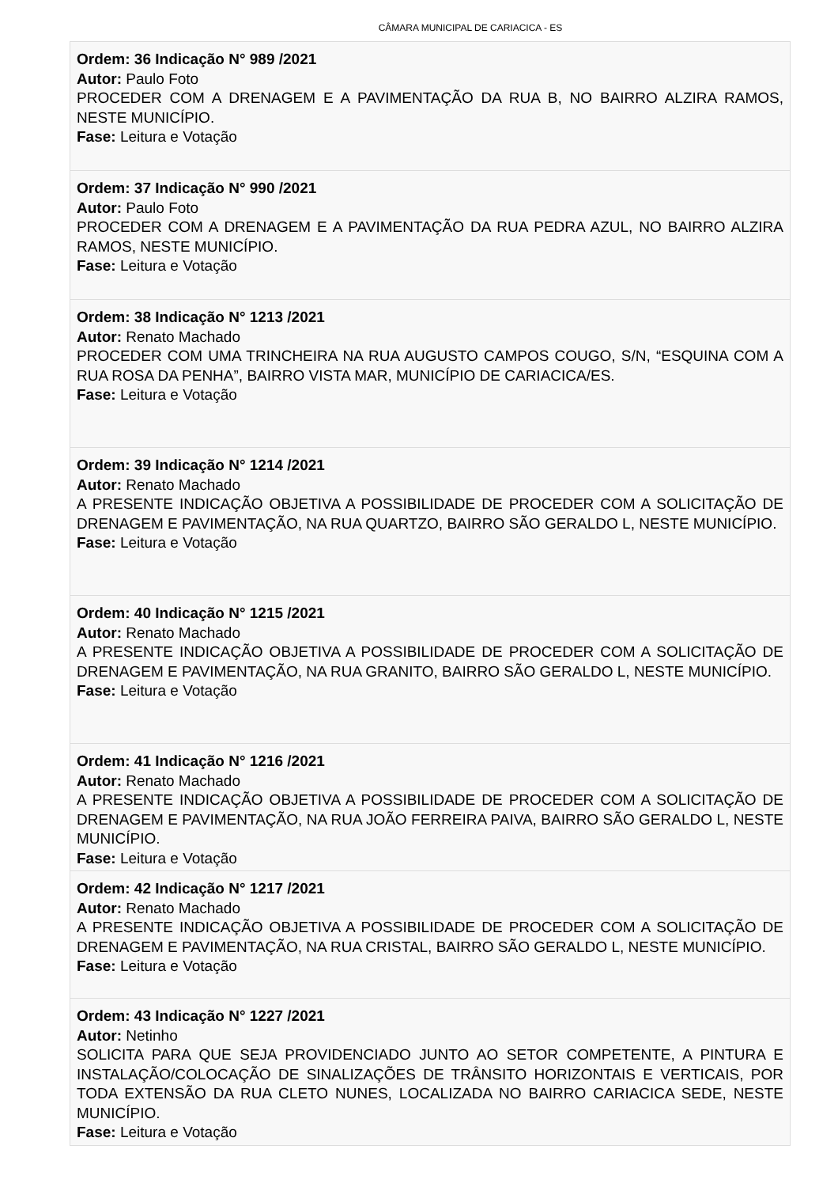CÂMARA MUNICIPAL DE CARIACICA - ES
Ordem: 36 Indicação N° 989 /2021
Autor: Paulo Foto
PROCEDER COM A DRENAGEM E A PAVIMENTAÇÃO DA RUA B, NO BAIRRO ALZIRA RAMOS, NESTE MUNICÍPIO.
Fase: Leitura e Votação
Ordem: 37 Indicação N° 990 /2021
Autor: Paulo Foto
PROCEDER COM A DRENAGEM E A PAVIMENTAÇÃO DA RUA PEDRA AZUL, NO BAIRRO ALZIRA RAMOS, NESTE MUNICÍPIO.
Fase: Leitura e Votação
Ordem: 38 Indicação N° 1213 /2021
Autor: Renato Machado
PROCEDER COM UMA TRINCHEIRA NA RUA AUGUSTO CAMPOS COUGO, S/N, “ESQUINA COM A RUA ROSA DA PENHA”, BAIRRO VISTA MAR, MUNICÍPIO DE CARIACICA/ES.
Fase: Leitura e Votação
Ordem: 39 Indicação N° 1214 /2021
Autor: Renato Machado
A PRESENTE INDICAÇÃO OBJETIVA A POSSIBILIDADE DE PROCEDER COM A SOLICITAÇÃO DE DRENAGEM E PAVIMENTAÇÃO, NA RUA QUARTZO, BAIRRO SÃO GERALDO L, NESTE MUNICÍPIO.
Fase: Leitura e Votação
Ordem: 40 Indicação N° 1215 /2021
Autor: Renato Machado
A PRESENTE INDICAÇÃO OBJETIVA A POSSIBILIDADE DE PROCEDER COM A SOLICITAÇÃO DE DRENAGEM E PAVIMENTAÇÃO, NA RUA GRANITO, BAIRRO SÃO GERALDO L, NESTE MUNICÍPIO.
Fase: Leitura e Votação
Ordem: 41 Indicação N° 1216 /2021
Autor: Renato Machado
A PRESENTE INDICAÇÃO OBJETIVA A POSSIBILIDADE DE PROCEDER COM A SOLICITAÇÃO DE DRENAGEM E PAVIMENTAÇÃO, NA RUA JOÃO FERREIRA PAIVA, BAIRRO SÃO GERALDO L, NESTE MUNICÍPIO.
Fase: Leitura e Votação
Ordem: 42 Indicação N° 1217 /2021
Autor: Renato Machado
A PRESENTE INDICAÇÃO OBJETIVA A POSSIBILIDADE DE PROCEDER COM A SOLICITAÇÃO DE DRENAGEM E PAVIMENTAÇÃO, NA RUA CRISTAL, BAIRRO SÃO GERALDO L, NESTE MUNICÍPIO.
Fase: Leitura e Votação
Ordem: 43 Indicação N° 1227 /2021
Autor: Netinho
SOLICITA PARA QUE SEJA PROVIDENCIADO JUNTO AO SETOR COMPETENTE, A PINTURA E INSTALAÇÃO/COLOCAÇÃO DE SINALIZAÇÕES DE TRÂNSITO HORIZONTAIS E VERTICAIS, POR TODA EXTENSÃO DA RUA CLETO NUNES, LOCALIZADA NO BAIRRO CARIACICA SEDE, NESTE MUNICÍPIO.
Fase: Leitura e Votação